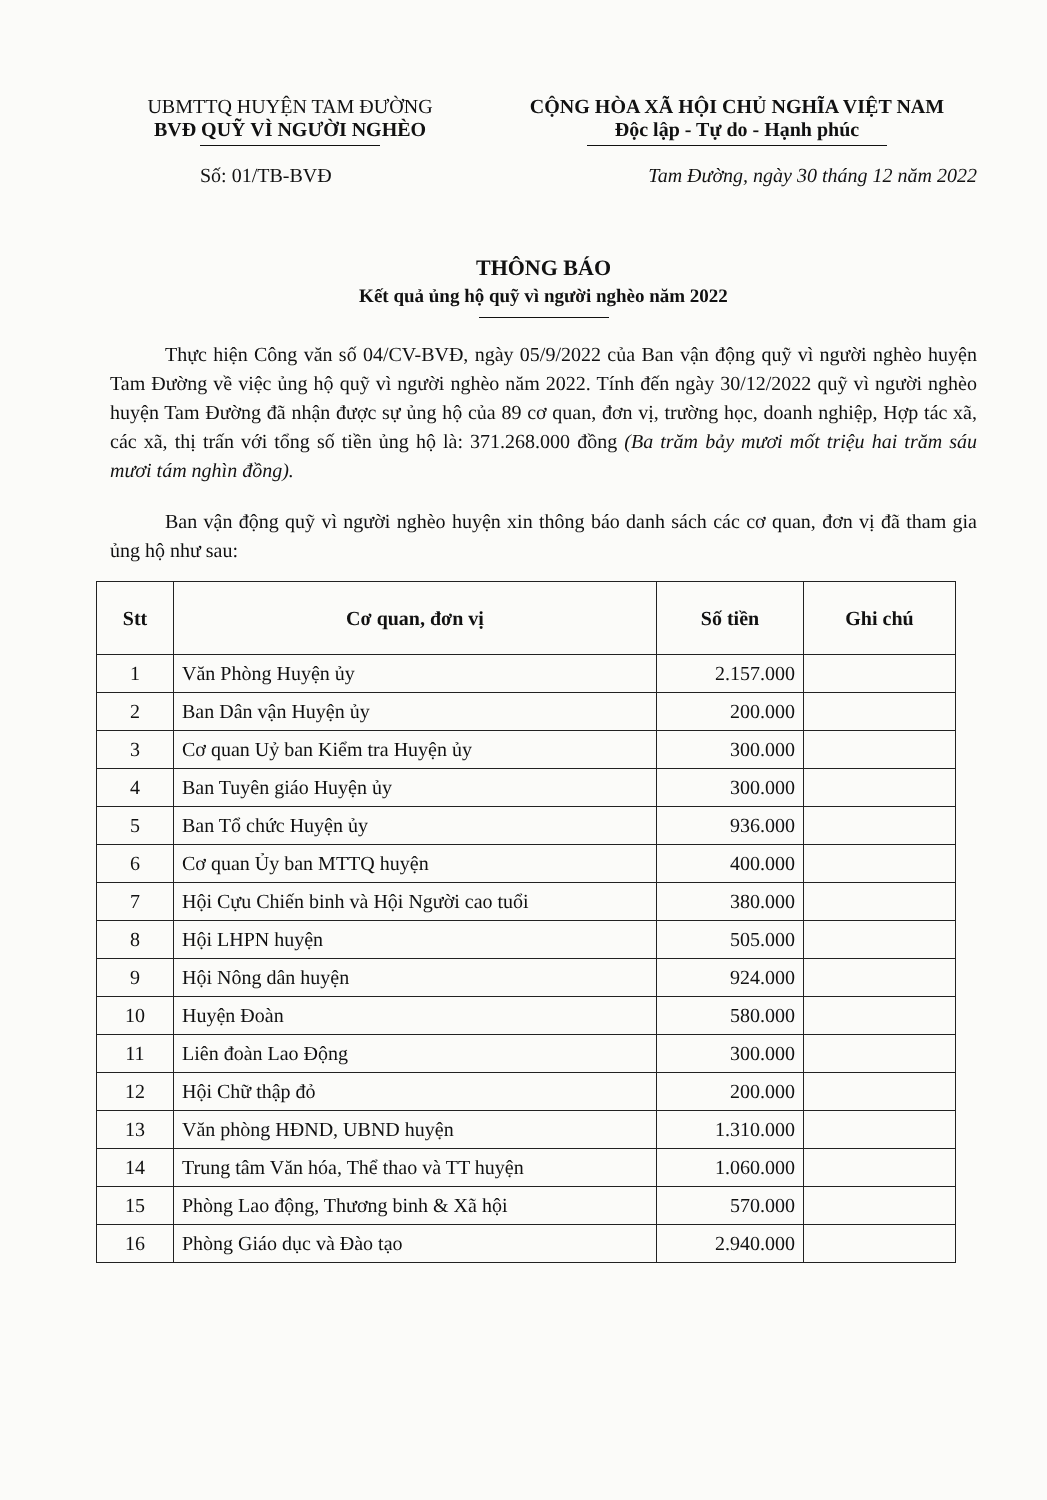UBMTTQ HUYỆN TAM ĐƯỜNG
BVĐ QUỸ VÌ NGƯỜI NGHÈO
CỘNG HÒA XÃ HỘI CHỦ NGHĨA VIỆT NAM
Độc lập - Tự do - Hạnh phúc
Số: 01/TB-BVĐ Tam Đường, ngày 30 tháng 12 năm 2022
THÔNG BÁO
Kết quả ủng hộ quỹ vì người nghèo năm 2022
Thực hiện Công văn số 04/CV-BVĐ, ngày 05/9/2022 của Ban vận động quỹ vì người nghèo huyện Tam Đường về việc ủng hộ quỹ vì người nghèo năm 2022. Tính đến ngày 30/12/2022 quỹ vì người nghèo huyện Tam Đường đã nhận được sự ủng hộ của 89 cơ quan, đơn vị, trường học, doanh nghiệp, Hợp tác xã, các xã, thị trấn với tổng số tiền ủng hộ là: 371.268.000 đồng (Ba trăm bảy mươi mốt triệu hai trăm sáu mươi tám nghìn đồng).
Ban vận động quỹ vì người nghèo huyện xin thông báo danh sách các cơ quan, đơn vị đã tham gia ủng hộ như sau:
| Stt | Cơ quan, đơn vị | Số tiền | Ghi chú |
| --- | --- | --- | --- |
| 1 | Văn Phòng Huyện ủy | 2.157.000 | |
| 2 | Ban Dân vận Huyện ủy | 200.000 | |
| 3 | Cơ quan Uỷ ban Kiểm tra Huyện ủy | 300.000 | |
| 4 | Ban Tuyên giáo Huyện ủy | 300.000 | |
| 5 | Ban Tổ chức Huyện ủy | 936.000 | |
| 6 | Cơ quan Ủy ban MTTQ huyện | 400.000 | |
| 7 | Hội Cựu Chiến binh và Hội Người cao tuổi | 380.000 | |
| 8 | Hội LHPN huyện | 505.000 | |
| 9 | Hội Nông dân huyện | 924.000 | |
| 10 | Huyện Đoàn | 580.000 | |
| 11 | Liên đoàn Lao Động | 300.000 | |
| 12 | Hội Chữ thập đỏ | 200.000 | |
| 13 | Văn phòng HĐND, UBND huyện | 1.310.000 | |
| 14 | Trung tâm Văn hóa, Thể thao và TT huyện | 1.060.000 | |
| 15 | Phòng Lao động, Thương binh & Xã hội | 570.000 | |
| 16 | Phòng Giáo dục và Đào tạo | 2.940.000 | |